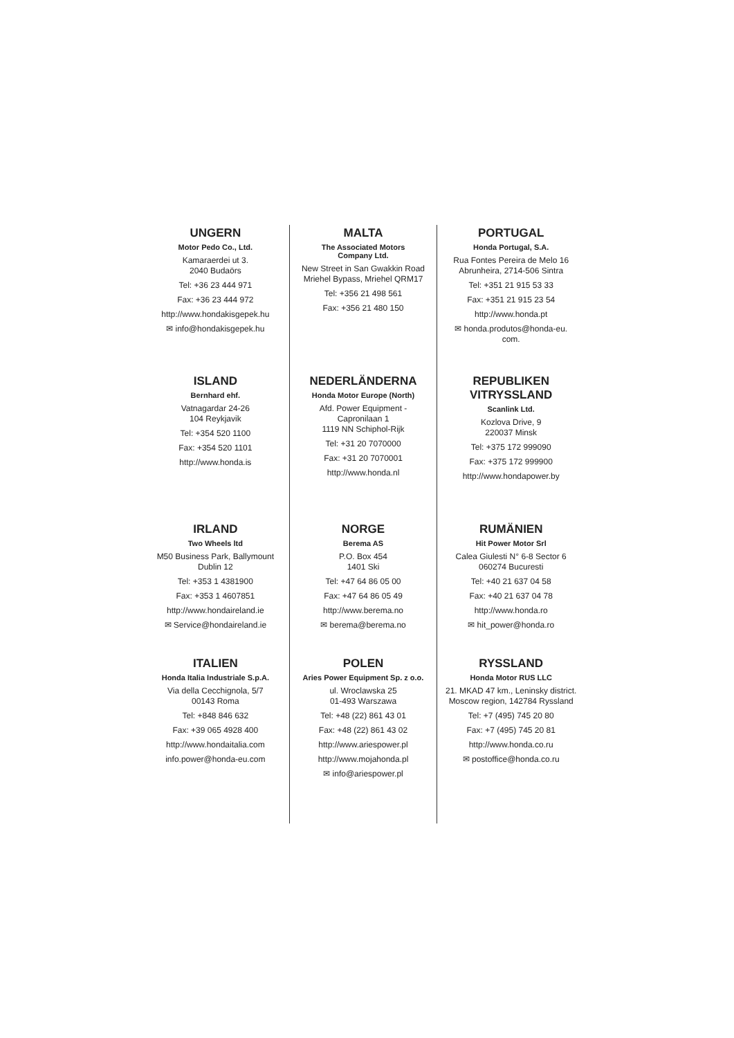UNGERN
Motor Pedo Co., Ltd.
Kamaraerdei ut 3.
2040 Budaörs
Tel: +36 23 444 971
Fax: +36 23 444 972
http://www.hondakisgepek.hu
✉ info@hondakisgepek.hu
ISLAND
Bernhard ehf.
Vatnagardar 24-26
104 Reykjavik
Tel: +354 520 1100
Fax: +354 520 1101
http://www.honda.is
IRLAND
Two Wheels ltd
M50 Business Park, Ballymount
Dublin 12
Tel: +353 1 4381900
Fax: +353 1 4607851
http://www.hondaireland.ie
✉ Service@hondaireland.ie
ITALIEN
Honda Italia Industriale S.p.A.
Via della Cecchignola, 5/7
00143 Roma
Tel: +848 846 632
Fax: +39 065 4928 400
http://www.hondaitalia.com
info.power@honda-eu.com
MALTA
The Associated Motors
Company Ltd.
New Street in San Gwakkin Road
Mriehel Bypass, Mriehel QRM17
Tel: +356 21 498 561
Fax: +356 21 480 150
NEDERLÄNDERNA
Honda Motor Europe (North)
Afd. Power Equipment -
Capronilaan 1
1119 NN Schiphol-Rijk
Tel: +31 20 7070000
Fax: +31 20 7070001
http://www.honda.nl
NORGE
Berema AS
P.O. Box 454
1401 Ski
Tel: +47 64 86 05 00
Fax: +47 64 86 05 49
http://www.berema.no
✉ berema@berema.no
POLEN
Aries Power Equipment Sp. z o.o.
ul. Wroclawska 25
01-493 Warszawa
Tel: +48 (22) 861 43 01
Fax: +48 (22) 861 43 02
http://www.ariespower.pl
http://www.mojahonda.pl
✉ info@ariespower.pl
PORTUGAL
Honda Portugal, S.A.
Rua Fontes Pereira de Melo 16
Abrunheira, 2714-506 Sintra
Tel: +351 21 915 53 33
Fax: +351 21 915 23 54
http://www.honda.pt
✉ honda.produtos@honda-eu.
com.
REPUBLIKEN
VITRYSSLAND
Scanlink Ltd.
Kozlova Drive, 9
220037 Minsk
Tel: +375 172 999090
Fax: +375 172 999900
http://www.hondapower.by
RUMÄNIEN
Hit Power Motor Srl
Calea Giulesti N° 6-8 Sector 6
060274 Bucuresti
Tel: +40 21 637 04 58
Fax: +40 21 637 04 78
http://www.honda.ro
✉ hit_power@honda.ro
RYSSLAND
Honda Motor RUS LLC
21. MKAD 47 km., Leninsky district.
Moscow region, 142784 Ryssland
Tel: +7 (495) 745 20 80
Fax: +7 (495) 745 20 81
http://www.honda.co.ru
✉ postoffice@honda.co.ru